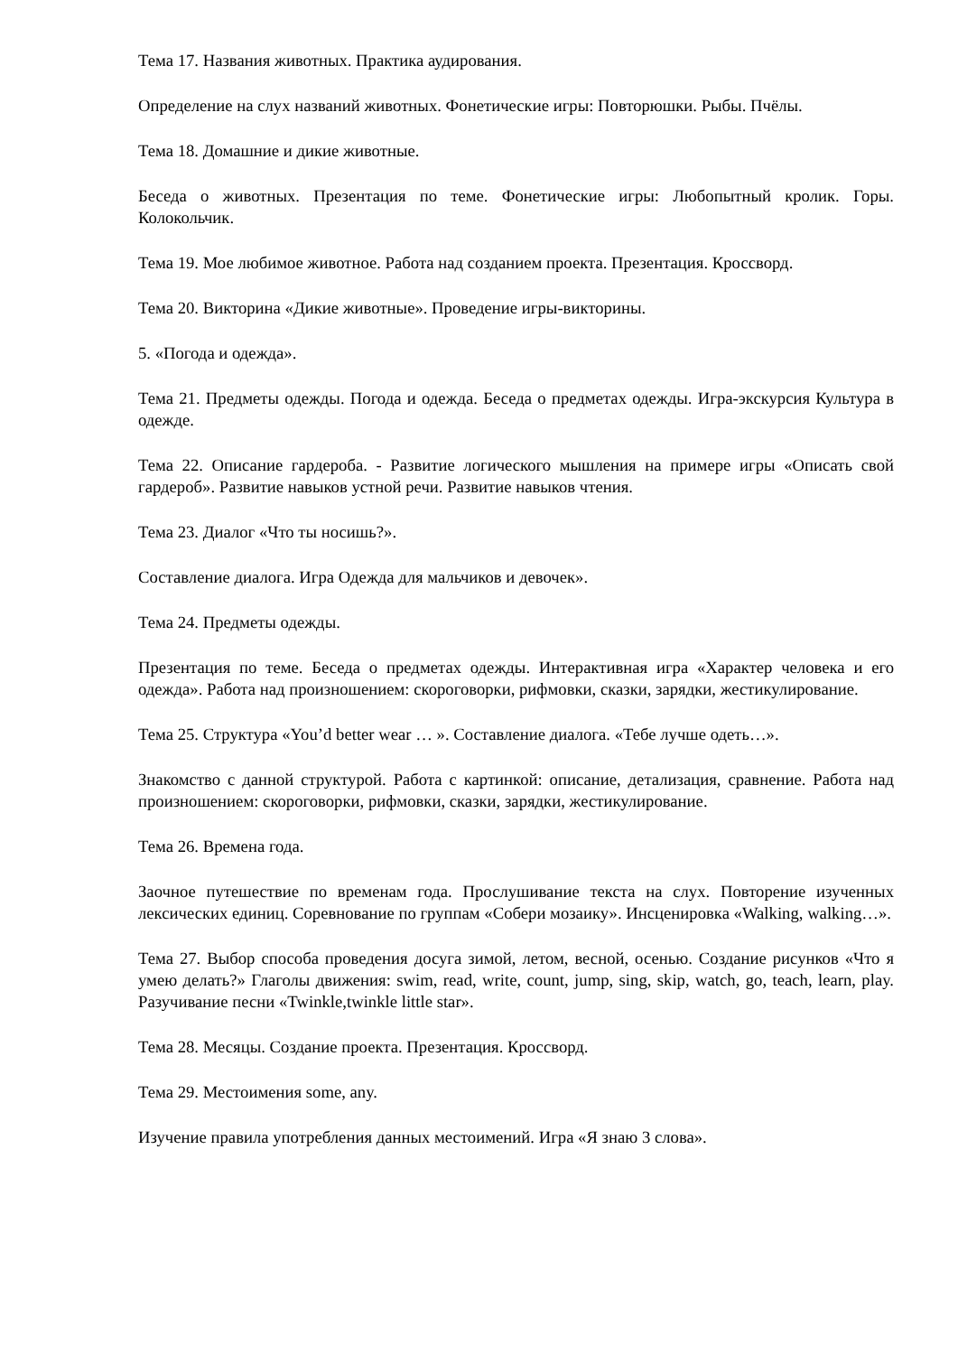Тема 17. Названия животных. Практика аудирования.
Определение на слух названий животных. Фонетические игры: Повторюшки. Рыбы. Пчёлы.
Тема 18. Домашние и дикие животные.
Беседа о животных. Презентация по теме. Фонетические игры: Любопытный кролик. Горы. Колокольчик.
Тема 19. Мое любимое животное. Работа над созданием проекта. Презентация. Кроссворд.
Тема 20. Викторина «Дикие животные». Проведение игры-викторины.
5. «Погода и одежда».
Тема 21. Предметы одежды. Погода и одежда. Беседа о предметах одежды. Игра-экскурсия Культура в одежде.
Тема 22. Описание гардероба. - Развитие логического мышления на примере игры «Описать свой гардероб». Развитие навыков устной речи. Развитие навыков чтения.
Тема 23. Диалог «Что ты носишь?».
Составление диалога. Игра Одежда для мальчиков и девочек».
Тема 24. Предметы одежды.
Презентация по теме. Беседа о предметах одежды. Интерактивная игра «Характер человека и его одежда». Работа над произношением: скороговорки, рифмовки, сказки, зарядки, жестикулирование.
Тема 25. Структура «You’d better wear … ». Составление диалога. «Тебе лучше одеть…».
Знакомство с данной структурой. Работа с картинкой: описание, детализация, сравнение. Работа над произношением: скороговорки, рифмовки, сказки, зарядки, жестикулирование.
Тема 26. Времена года.
Заочное путешествие по временам года. Прослушивание текста на слух. Повторение изученных лексических единиц. Соревнование по группам «Собери мозаику». Инсценировка «Walking, walking…».
Тема 27. Выбор способа проведения досуга зимой, летом, весной, осенью. Создание рисунков «Что я умею делать?» Глаголы движения: swim, read, write, count, jump, sing, skip, watch, go, teach, learn, play. Разучивание песни «Twinkle,twinkle little star».
Тема 28. Месяцы. Создание проекта. Презентация. Кроссворд.
Тема 29. Местоимения some, any.
Изучение правила употребления данных местоимений. Игра «Я знаю 3 слова».